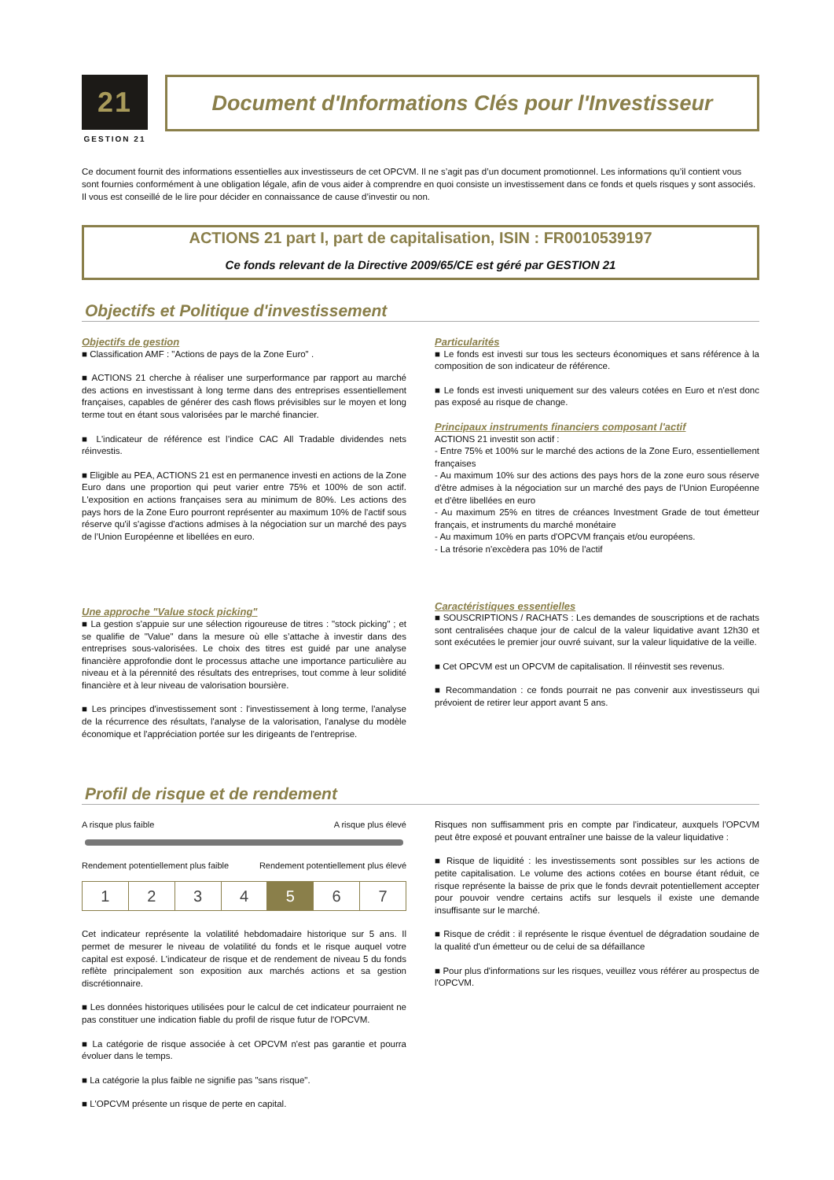21
GESTION 21
Document d'Informations Clés pour l'Investisseur
Ce document fournit des informations essentielles aux investisseurs de cet OPCVM. Il ne s’agit pas d’un document promotionnel. Les informations qu’il contient vous sont fournies conformément à une obligation légale, afin de vous aider à comprendre en quoi consiste un investissement dans ce fonds et quels risques y sont associés. Il vous est conseillé de le lire pour décider en connaissance de cause d’investir ou non.
ACTIONS 21 part I, part de capitalisation, ISIN : FR0010539197
Ce fonds relevant de la Directive 2009/65/CE est géré par GESTION 21
Objectifs et Politique d'investissement
Objectifs de gestion
■ Classification AMF : "Actions de pays de la Zone Euro" .
■ ACTIONS 21 cherche à réaliser une surperformance par rapport au marché des actions en investissant à long terme dans des entreprises essentiellement françaises, capables de générer des cash flows prévisibles sur le moyen et long terme tout en étant sous valorisées par le marché financier.
■ L'indicateur de référence est l’indice CAC All Tradable dividendes nets réinvestis.
■ Eligible au PEA, ACTIONS 21 est en permanence investi en actions de la Zone Euro dans une proportion qui peut varier entre 75% et 100% de son actif. L'exposition en actions françaises sera au minimum de 80%. Les actions des pays hors de la Zone Euro pourront représenter au maximum 10% de l'actif sous réserve qu'il s'agisse d'actions admises à la négociation sur un marché des pays de l’Union Européenne et libellées en euro.
Une approche "Value stock picking"
■ La gestion s'appuie sur une sélection rigoureuse de titres : "stock picking" ; et se qualifie de "Value" dans la mesure où elle s’attache à investir dans des entreprises sous-valorisées. Le choix des titres est guidé par une analyse financière approfondie dont le processus attache une importance particulière au niveau et à la pérennité des résultats des entreprises, tout comme à leur solidité financière et à leur niveau de valorisation boursière.
■ Les principes d'investissement sont : l'investissement à long terme, l'analyse de la récurrence des résultats, l'analyse de la valorisation, l'analyse du modèle économique et l'appréciation portée sur les dirigeants de l'entreprise.
Particularités
■ Le fonds est investi sur tous les secteurs économiques et sans référence à la composition de son indicateur de référence.
■ Le fonds est investi uniquement sur des valeurs cotées en Euro et n'est donc pas exposé au risque de change.
Principaux instruments financiers composant l'actif
ACTIONS 21 investit son actif :
- Entre 75% et 100% sur le marché des actions de la Zone Euro, essentiellement françaises
- Au maximum 10% sur des actions des pays hors de la zone euro sous réserve d'être admises à la négociation sur un marché des pays de l’Union Européenne et d'être libellées en euro
- Au maximum 25% en titres de créances Investment Grade de tout émetteur français, et instruments du marché monétaire
- Au maximum 10% en parts d'OPCVM français et/ou européens.
- La trésorie n'excèdera pas 10% de l'actif
Caractéristiques essentielles
■ SOUSCRIPTIONS / RACHATS : Les demandes de souscriptions et de rachats sont centralisées chaque jour de calcul de la valeur liquidative avant 12h30 et sont exécutées le premier jour ouvré suivant, sur la valeur liquidative de la veille.
■ Cet OPCVM est un OPCVM de capitalisation. Il réinvestit ses revenus.
■ Recommandation : ce fonds pourrait ne pas convenir aux investisseurs qui prévoient de retirer leur apport avant 5 ans.
Profil de risque et de rendement
A risque plus faible A risque plus élevé
Rendement potentiellement plus faible Rendement potentiellement plus élevé
| 1 | 2 | 3 | 4 | 5 | 6 | 7 |
Cet indicateur représente la volatilité hebdomadaire historique sur 5 ans. Il permet de mesurer le niveau de volatilité du fonds et le risque auquel votre capital est exposé. L'indicateur de risque et de rendement de niveau 5 du fonds reflète principalement son exposition aux marchés actions et sa gestion discrétionnaire.
■ Les données historiques utilisées pour le calcul de cet indicateur pourraient ne pas constituer une indication fiable du profil de risque futur de l'OPCVM.
■ La catégorie de risque associée à cet OPCVM n'est pas garantie et pourra évoluer dans le temps.
■ La catégorie la plus faible ne signifie pas "sans risque".
■ L'OPCVM présente un risque de perte en capital.
Risques non suffisamment pris en compte par l'indicateur, auxquels l'OPCVM peut être exposé et pouvant entraîner une baisse de la valeur liquidative :
■ Risque de liquidité : les investissements sont possibles sur les actions de petite capitalisation. Le volume des actions cotées en bourse étant réduit, ce risque représente la baisse de prix que le fonds devrait potentiellement accepter pour pouvoir vendre certains actifs sur lesquels il existe une demande insuffisante sur le marché.
■ Risque de crédit : il représente le risque éventuel de dégradation soudaine de la qualité d'un émetteur ou de celui de sa défaillance
■ Pour plus d'informations sur les risques, veuillez vous référer au prospectus de l'OPCVM.